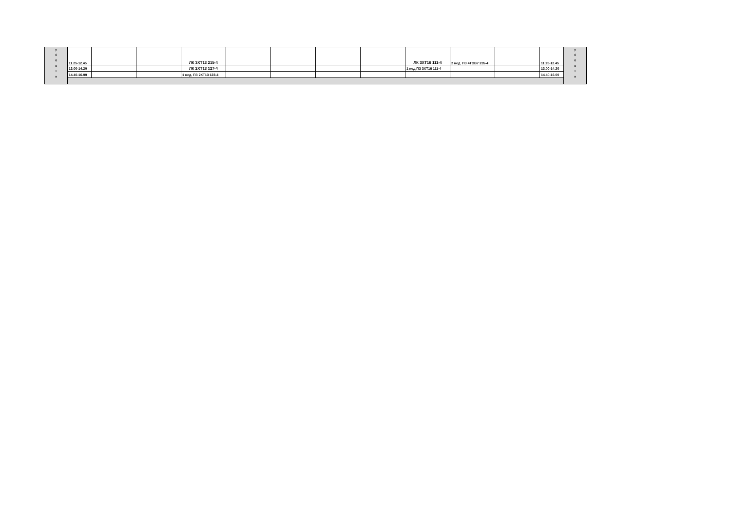| у б б о т а | 11.25-12.45 | | | ЛК 3ХТ13 215-4 | | | | | ЛК 3ХТ16 111-4 | 2 нед. ПЗ 4ТОВ7 235-4 | | 11.25-12.45 | у б б о т а |
| | 13.00-14.20 | | | ЛК 2ХТ13 127-4 | | | | | 1 нед.ПЗ 3ХТ16 111-4 | | | 13.00-14.20 | |
| | 14.40-16.00 | | | 1 нед. ПЗ 2ХТ13 123-4 | | | | | | | | 14.40-16.00 | |